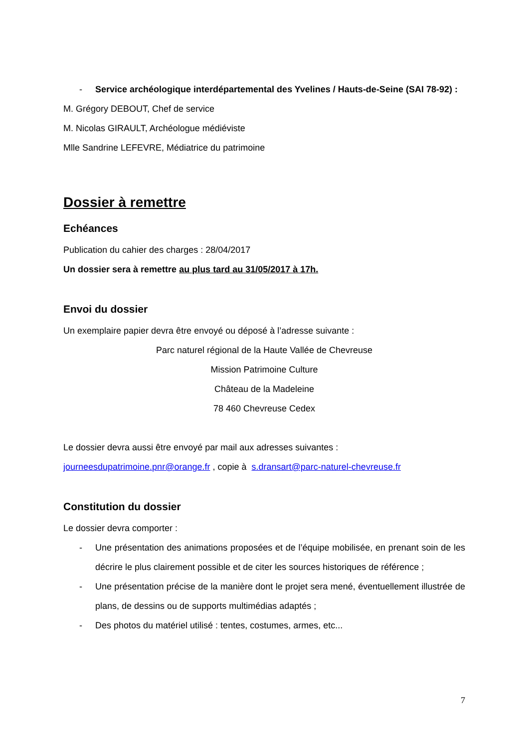- Service archéologique interdépartemental des Yvelines / Hauts-de-Seine (SAI 78-92) :
M. Grégory DEBOUT, Chef de service
M. Nicolas GIRAULT, Archéologue médiéviste
Mlle Sandrine LEFEVRE, Médiatrice du patrimoine
Dossier à remettre
Echéances
Publication du cahier des charges : 28/04/2017
Un dossier sera à remettre au plus tard au 31/05/2017 à 17h.
Envoi du dossier
Un exemplaire papier devra être envoyé ou déposé à l’adresse suivante :
Parc naturel régional de la Haute Vallée de Chevreuse
Mission Patrimoine Culture
Château de la Madeleine
78 460 Chevreuse Cedex
Le dossier devra aussi être envoyé par mail aux adresses suivantes :
journeesdupatrimoine.pnr@orange.fr , copie à s.dransart@parc-naturel-chevreuse.fr
Constitution du dossier
Le dossier devra comporter :
- Une présentation des animations proposées et de l’équipe mobilisée, en prenant soin de les décrire le plus clairement possible et de citer les sources historiques de référence ;
- Une présentation précise de la manière dont le projet sera mené, éventuellement illustrée de plans, de dessins ou de supports multimédias adaptés ;
- Des photos du matériel utilisé : tentes, costumes, armes, etc...
7